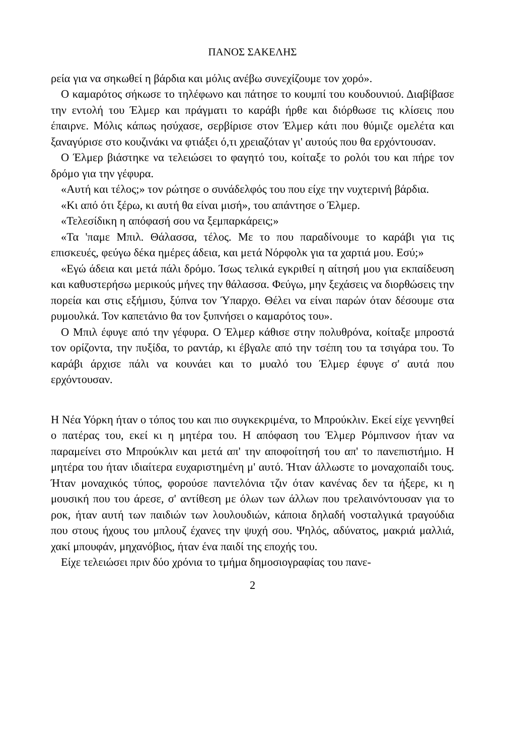ΠΑΝΟΣ ΣΑΚΕΛΗΣ
ρεία για να σηκωθεί η βάρδια και μόλις ανέβω συνεχίζουμε τον χορό».
Ο καμαρότος σήκωσε το τηλέφωνο και πάτησε το κουμπί του κουδουνιού. Διαβίβασε την εντολή του Έλμερ και πράγματι το καράβι ήρθε και διόρθωσε τις κλίσεις που έπαιρνε. Μόλις κάπως ησύχασε, σερβίρισε στον Έλμερ κάτι που θύμιζε ομελέτα και ξαναγύρισε στο κουζινάκι να φτιάξει ό,τι χρειαζόταν γι' αυτούς που θα ερχόντουσαν.
Ο Έλμερ βιάστηκε να τελειώσει το φαγητό του, κοίταξε το ρολόι του και πήρε τον δρόμο για την γέφυρα.
«Αυτή και τέλος;» τον ρώτησε ο συνάδελφός του που είχε την νυχτερινή βάρδια.
«Κι από ότι ξέρω, κι αυτή θα είναι μισή», του απάντησε ο Έλμερ.
«Τελεσίδικη η απόφασή σου να ξεμπαρκάρεις;»
«Τα 'παμε Μπιλ. Θάλασσα, τέλος. Με το που παραδίνουμε το καράβι για τις επισκευές, φεύγω δέκα ημέρες άδεια, και μετά Νόρφολκ για τα χαρτιά μου. Εσύ;»
«Εγώ άδεια και μετά πάλι δρόμο. Ίσως τελικά εγκριθεί η αίτησή μου για εκπαίδευση και καθυστερήσω μερικούς μήνες την θάλασσα. Φεύγω, μην ξεχάσεις να διορθώσεις την πορεία και στις εξήμισυ, ξύπνα τον Ύπαρχο. Θέλει να είναι παρών όταν δέσουμε στα ρυμουλκά. Τον καπετάνιο θα τον ξυπνήσει ο καμαρότος του».
Ο Μπιλ έφυγε από την γέφυρα. Ο Έλμερ κάθισε στην πολυθρόνα, κοίταξε μπροστά τον ορίζοντα, την πυξίδα, το ραντάρ, κι έβγαλε από την τσέπη του τα τσιγάρα του. Το καράβι άρχισε πάλι να κουνάει και το μυαλό του Έλμερ έφυγε σ' αυτά που ερχόντουσαν.
Η Νέα Υόρκη ήταν ο τόπος του και πιο συγκεκριμένα, το Μπρούκλιν. Εκεί είχε γεννηθεί ο πατέρας του, εκεί κι η μητέρα του. Η απόφαση του Έλμερ Ρόμπινσον ήταν να παραμείνει στο Μπρούκλιν και μετά απ' την αποφοίτησή του απ' το πανεπιστήμιο. Η μητέρα του ήταν ιδιαίτερα ευχαριστημένη μ' αυτό. Ήταν άλλωστε το μοναχοπαίδι τους. Ήταν μοναχικός τύπος, φορούσε παντελόνια τζιν όταν κανένας δεν τα ήξερε, κι η μουσική που του άρεσε, σ' αντίθεση με όλων των άλλων που τρελαινόντουσαν για το ροκ, ήταν αυτή των παιδιών των λουλουδιών, κάποια δηλαδή νοσταλγικά τραγούδια που στους ήχους του μπλουζ έχανες την ψυχή σου. Ψηλός, αδύνατος, μακριά μαλλιά, χακί μπουφάν, μηχανόβιος, ήταν ένα παιδί της εποχής του.
Είχε τελειώσει πριν δύο χρόνια το τμήμα δημοσιογραφίας του πανε-
2